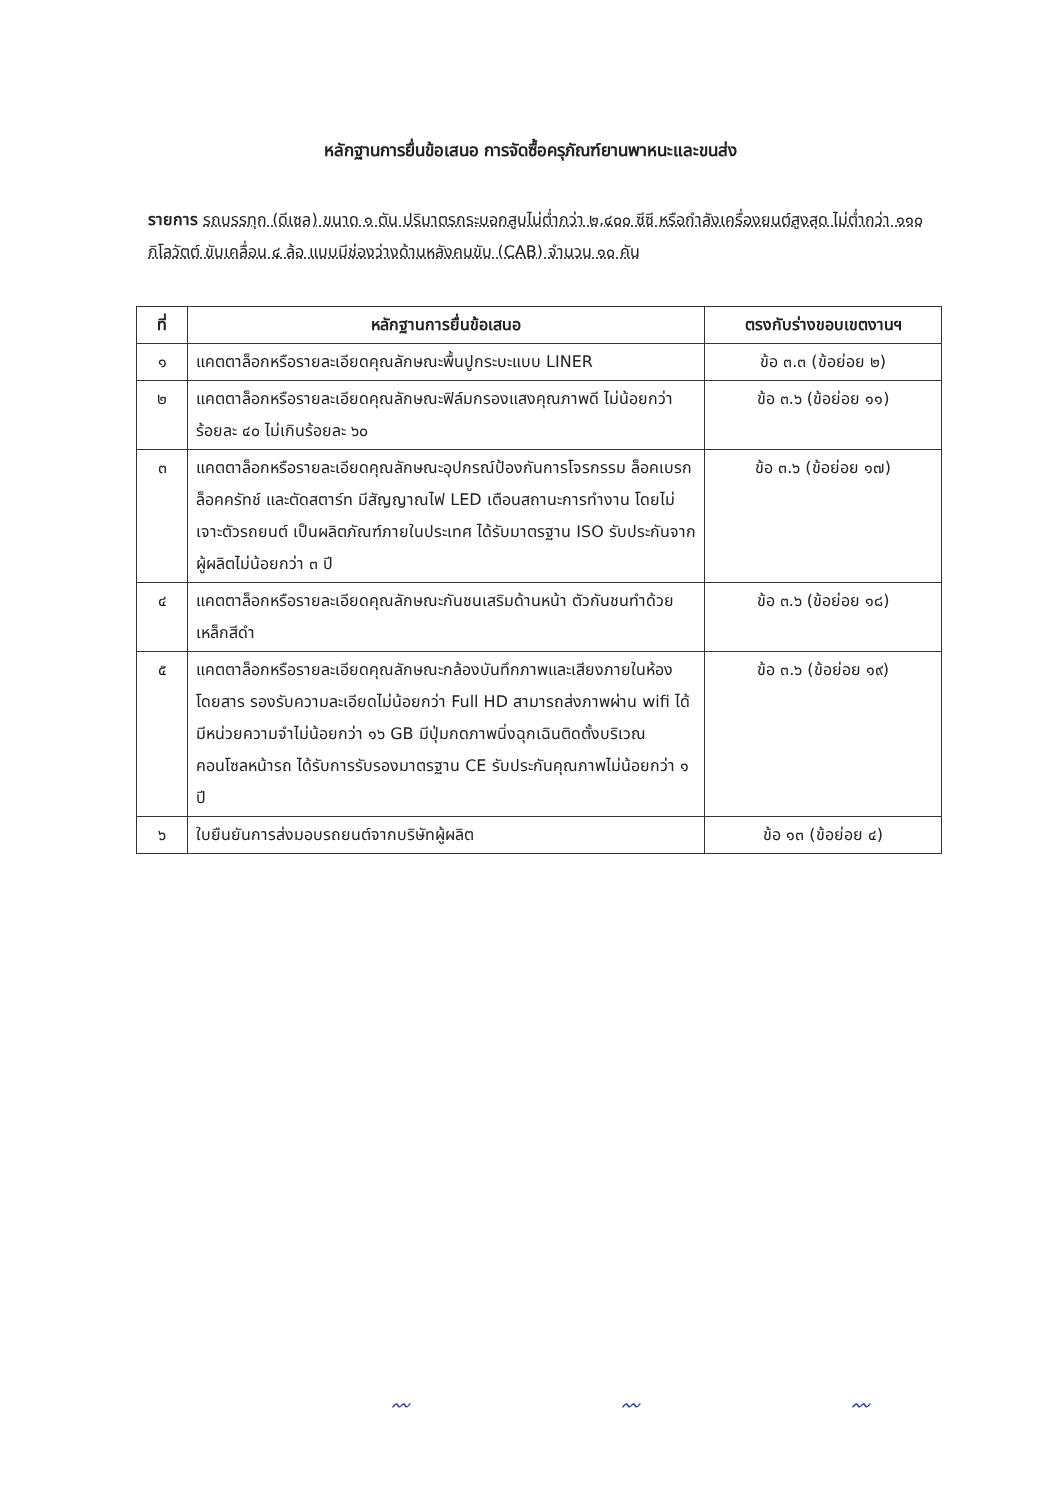หลักฐานการยื่นข้อเสนอ การจัดซื้อครุภัณฑ์ยานพาหนะและขนส่ง
รายการ รถบรรทุก (ดีเซล) ขนาด ๑ ตัน ปริมาตรกระบอกสูบไม่ต่ำกว่า ๒,๔๐๐ ซีซี หรือกำลังเครื่องยนต์สูงสุด ไม่ต่ำกว่า ๑๑๐ กิโลวัตต์ ขับเคลื่อน ๔ ล้อ แบบมีช่องว่างด้านหลังคนขับ (CAB) จำนวน ๑๐ คัน
| ที่ | หลักฐานการยื่นข้อเสนอ | ตรงกับร่างขอบเขตงานฯ |
| --- | --- | --- |
| ๑ | แคตตาล็อกหรือรายละเอียดคุณลักษณะพื้นปูกระบะแบบ LINER | ข้อ ๓.๓ (ข้อย่อย ๒) |
| ๒ | แคตตาล็อกหรือรายละเอียดคุณลักษณะฟิล์มกรองแสงคุณภาพดี ไม่น้อยกว่าร้อยละ ๔๐ ไม่เกินร้อยละ ๖๐ | ข้อ ๓.๖ (ข้อย่อย ๑๑) |
| ๓ | แคตตาล็อกหรือรายละเอียดคุณลักษณะอุปกรณ์ป้องกันการโจรกรรม ล็อคเบรก ล็อคครัทช์ และตัดสตาร์ท มีสัญญาณไฟ LED เตือนสถานะการทำงาน โดยไม่เจาะตัวรถยนต์ เป็นผลิตภัณฑ์ภายในประเทศ ได้รับมาตรฐาน ISO รับประกันจากผู้ผลิตไม่น้อยกว่า ๓ ปี | ข้อ ๓.๖ (ข้อย่อย ๑๗) |
| ๔ | แคตตาล็อกหรือรายละเอียดคุณลักษณะกันชนเสริมด้านหน้า ตัวกันชนทำด้วยเหล็กสีดำ | ข้อ ๓.๖ (ข้อย่อย ๑๘) |
| ๕ | แคตตาล็อกหรือรายละเอียดคุณลักษณะกล้องบันทึกภาพและเสียงภายในห้องโดยสาร รองรับความละเอียดไม่น้อยกว่า Full HD สามารถส่งภาพผ่าน wifi ได้ มีหน่วยความจำไม่น้อยกว่า ๑๖ GB มีปุ่มกดภาพนิ่งฉุกเฉินติดตั้งบริเวณคอนโซลหน้ารถ ได้รับการรับรองมาตรฐาน CE รับประกันคุณภาพไม่น้อยกว่า ๑ ปี | ข้อ ๓.๖ (ข้อย่อย ๑๙) |
| ๖ | ใบยืนยันการส่งมอบรถยนต์จากบริษัทผู้ผลิต | ข้อ ๑๓ (ข้อย่อย ๔) |
〰 〰 〰